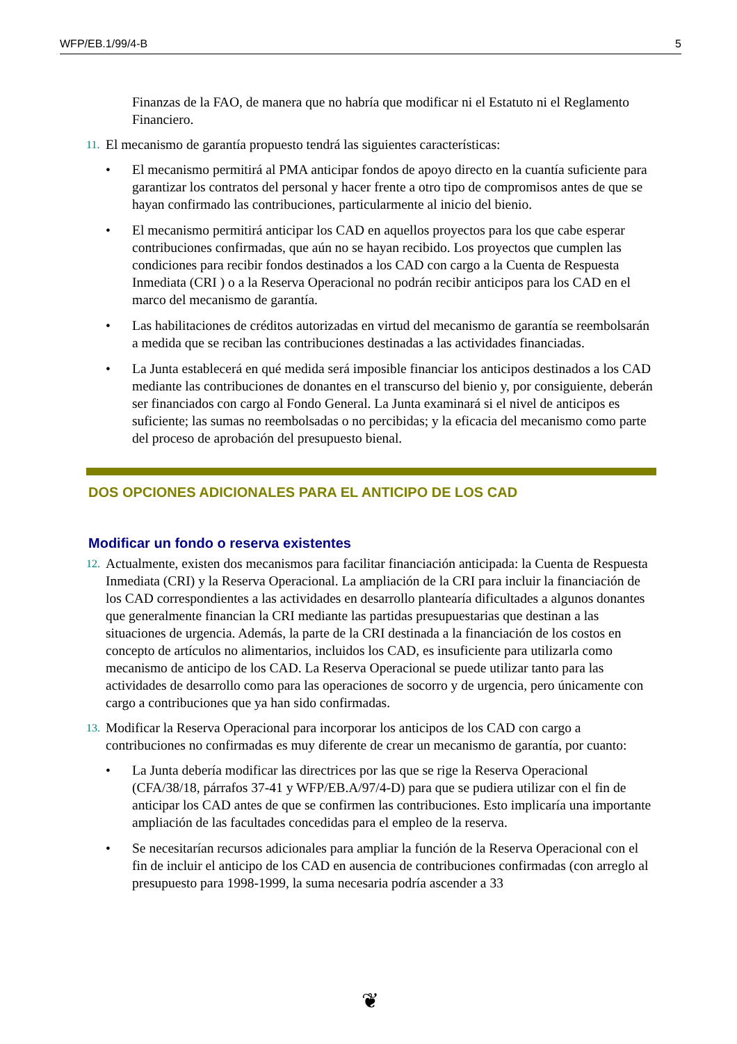WFP/EB.1/99/4-B 5
Finanzas de la FAO, de manera que no habría que modificar ni el Estatuto ni el Reglamento Financiero.
11.
El mecanismo de garantía propuesto tendrá las siguientes características:
• El mecanismo permitirá al PMA anticipar fondos de apoyo directo en la cuantía suficiente para garantizar los contratos del personal y hacer frente a otro tipo de compromisos antes de que se hayan confirmado las contribuciones, particularmente al inicio del bienio.
• El mecanismo permitirá anticipar los CAD en aquellos proyectos para los que cabe esperar contribuciones confirmadas, que aún no se hayan recibido. Los proyectos que cumplen las condiciones para recibir fondos destinados a los CAD con cargo a la Cuenta de Respuesta Inmediata (CRI ) o a la Reserva Operacional no podrán recibir anticipos para los CAD en el marco del mecanismo de garantía.
• Las habilitaciones de créditos autorizadas en virtud del mecanismo de garantía se reembolsarán a medida que se reciban las contribuciones destinadas a las actividades financiadas.
• La Junta establecerá en qué medida será imposible financiar los anticipos destinados a los CAD mediante las contribuciones de donantes en el transcurso del bienio y, por consiguiente, deberán ser financiados con cargo al Fondo General. La Junta examinará si el nivel de anticipos es suficiente; las sumas no reembolsadas o no percibidas; y la eficacia del mecanismo como parte del proceso de aprobación del presupuesto bienal.
DOS OPCIONES ADICIONALES PARA EL ANTICIPO DE LOS CAD
Modificar un fondo o reserva existentes
12.
Actualmente, existen dos mecanismos para facilitar financiación anticipada: la Cuenta de Respuesta Inmediata (CRI) y la Reserva Operacional. La ampliación de la CRI para incluir la financiación de los CAD correspondientes a las actividades en desarrollo plantearía dificultades a algunos donantes que generalmente financian la CRI mediante las partidas presupuestarias que destinan a las situaciones de urgencia. Además, la parte de la CRI destinada a la financiación de los costos en concepto de artículos no alimentarios, incluidos los CAD, es insuficiente para utilizarla como mecanismo de anticipo de los CAD. La Reserva Operacional se puede utilizar tanto para las actividades de desarrollo como para las operaciones de socorro y de urgencia, pero únicamente con cargo a contribuciones que ya han sido confirmadas.
13.
Modificar la Reserva Operacional para incorporar los anticipos de los CAD con cargo a contribuciones no confirmadas es muy diferente de crear un mecanismo de garantía, por cuanto:
• La Junta debería modificar las directrices por las que se rige la Reserva Operacional (CFA/38/18, párrafos 37-41 y WFP/EB.A/97/4-D) para que se pudiera utilizar con el fin de anticipar los CAD antes de que se confirmen las contribuciones. Esto implicaría una importante ampliación de las facultades concedidas para el empleo de la reserva.
• Se necesitarían recursos adicionales para ampliar la función de la Reserva Operacional con el fin de incluir el anticipo de los CAD en ausencia de contribuciones confirmadas (con arreglo al presupuesto para 1998-1999, la suma necesaria podría ascender a 33
❦